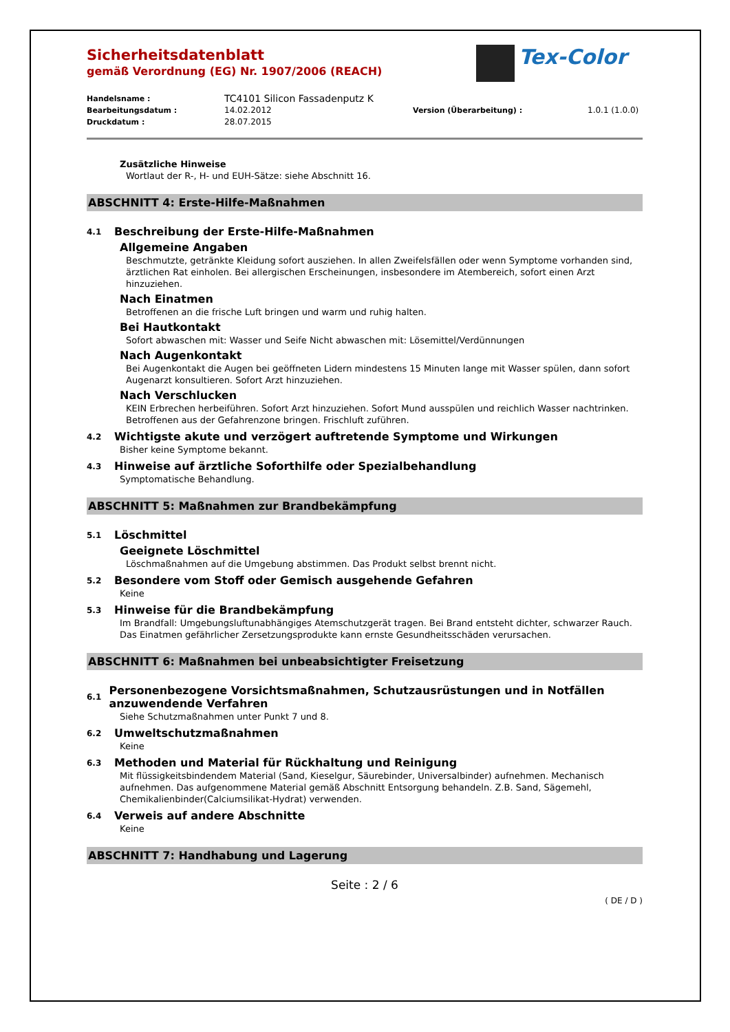Tex-Color
Sicherheitsdatenblatt
gemäß Verordnung (EG) Nr. 1907/2006 (REACH)
Handelsname : TC4101 Silicon Fassadenputz K Bearbeitungsdatum : 14.02.2012 Version (Überarbeitung) : 1.0.1 (1.0.0) Druckdatum : 28.07.2015
Zusätzliche Hinweise
Wortlaut der R-, H- und EUH-Sätze: siehe Abschnitt 16.
ABSCHNITT 4: Erste-Hilfe-Maßnahmen
4.1 Beschreibung der Erste-Hilfe-Maßnahmen
Allgemeine Angaben
Beschmutzte, getränkte Kleidung sofort ausziehen. In allen Zweifelsfällen oder wenn Symptome vorhanden sind, ärztlichen Rat einholen. Bei allergischen Erscheinungen, insbesondere im Atembereich, sofort einen Arzt hinzuziehen.
Nach Einatmen
Betroffenen an die frische Luft bringen und warm und ruhig halten.
Bei Hautkontakt
Sofort abwaschen mit: Wasser und Seife Nicht abwaschen mit: Lösemittel/Verdünnungen
Nach Augenkontakt
Bei Augenkontakt die Augen bei geöffneten Lidern mindestens 15 Minuten lange mit Wasser spülen, dann sofort Augenarzt konsultieren. Sofort Arzt hinzuziehen.
Nach Verschlucken
KEIN Erbrechen herbeiführen. Sofort Arzt hinzuziehen. Sofort Mund ausspülen und reichlich Wasser nachtrinken. Betroffenen aus der Gefahrenzone bringen. Frischluft zuführen.
4.2 Wichtigste akute und verzögert auftretende Symptome und Wirkungen
Bisher keine Symptome bekannt.
4.3 Hinweise auf ärztliche Soforthilfe oder Spezialbehandlung
Symptomatische Behandlung.
ABSCHNITT 5: Maßnahmen zur Brandbekämpfung
5.1 Löschmittel
Geeignete Löschmittel
Löschmaßnahmen auf die Umgebung abstimmen. Das Produkt selbst brennt nicht.
5.2 Besondere vom Stoff oder Gemisch ausgehende Gefahren
Keine
5.3 Hinweise für die Brandbekämpfung
Im Brandfall: Umgebungsluftunabhängiges Atemschutzgerät tragen. Bei Brand entsteht dichter, schwarzer Rauch. Das Einatmen gefährlicher Zersetzungsprodukte kann ernste Gesundheitsschäden verursachen.
ABSCHNITT 6: Maßnahmen bei unbeabsichtigter Freisetzung
6.1 Personenbezogene Vorsichtsmaßnahmen, Schutzausrüstungen und in Notfällen anzuwendende Verfahren
Siehe Schutzmaßnahmen unter Punkt 7 und 8.
6.2 Umweltschutzmaßnahmen
Keine
6.3 Methoden und Material für Rückhaltung und Reinigung
Mit flüssigkeitsbindendem Material (Sand, Kieselgur, Säurebinder, Universalbinder) aufnehmen. Mechanisch aufnehmen. Das aufgenommene Material gemäß Abschnitt Entsorgung behandeln. Z.B. Sand, Sägemehl, Chemikalienbinder(Calciumsilikat-Hydrat) verwenden.
6.4 Verweis auf andere Abschnitte
Keine
ABSCHNITT 7: Handhabung und Lagerung
Seite : 2 / 6
( DE / D )